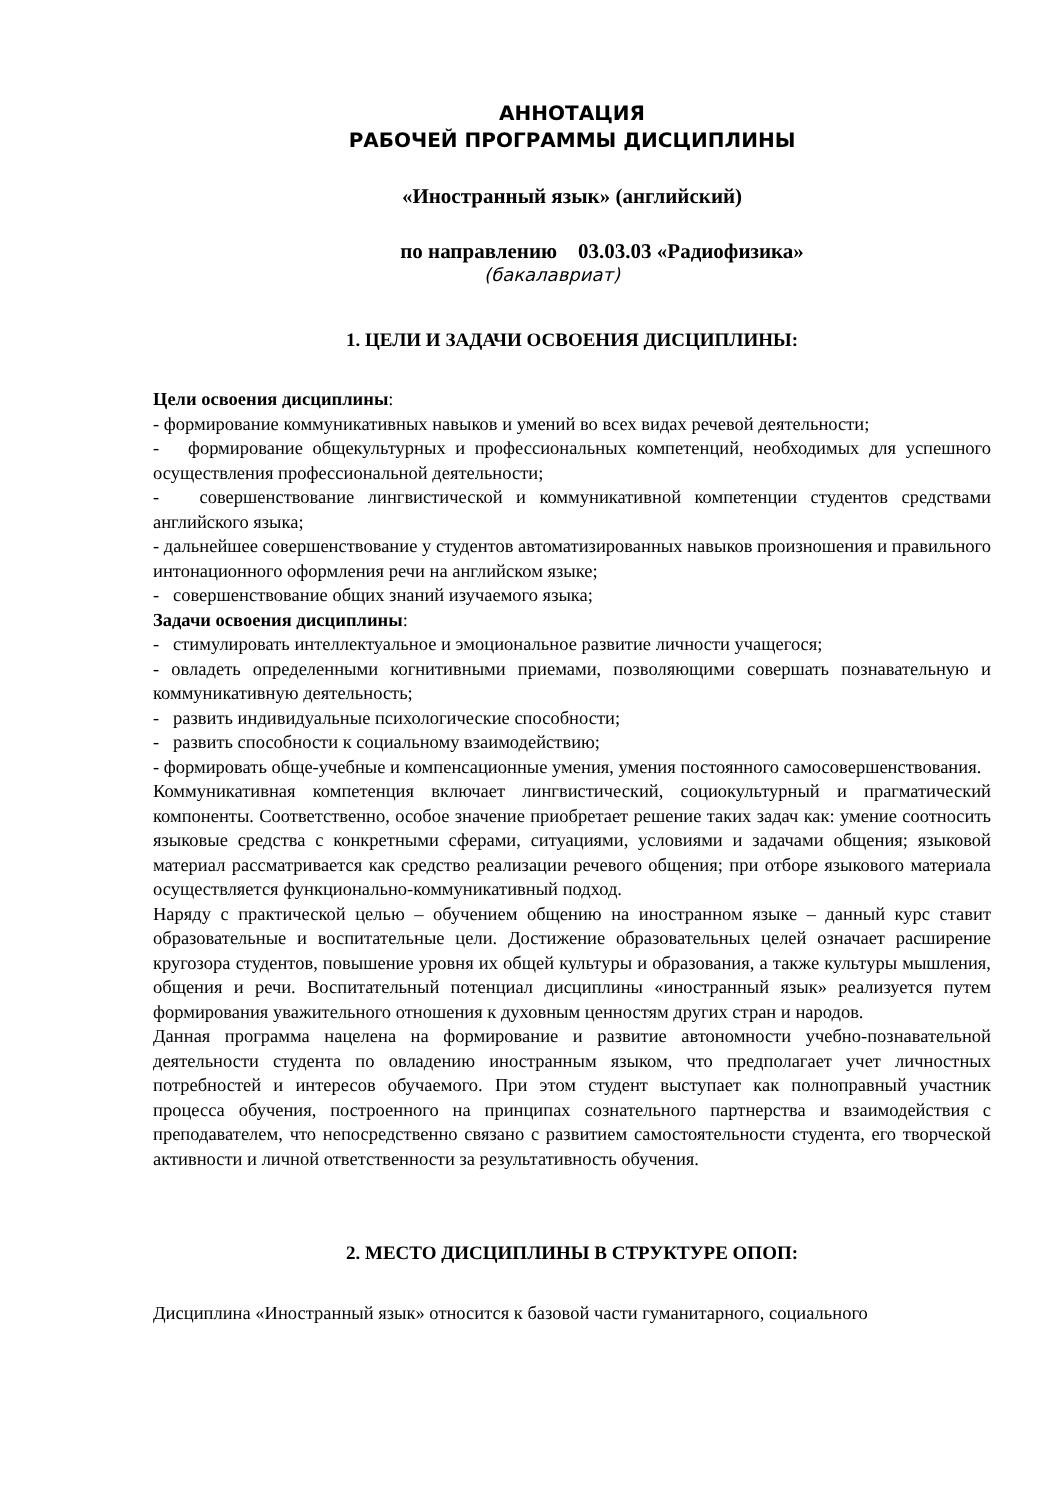АННОТАЦИЯ
РАБОЧЕЙ ПРОГРАММЫ ДИСЦИПЛИНЫ
«Иностранный язык» (английский)
по направлению 03.03.03 «Радиофизика»
(бакалавриат)
1. ЦЕЛИ И ЗАДАЧИ ОСВОЕНИЯ ДИСЦИПЛИНЫ:
Цели освоения дисциплины:
- формирование коммуникативных навыков и умений во всех видах речевой деятельности;
- формирование общекультурных и профессиональных компетенций, необходимых для успешного осуществления профессиональной деятельности;
- совершенствование лингвистической и коммуникативной компетенции студентов средствами английского языка;
- дальнейшее совершенствование у студентов автоматизированных навыков произношения и правильного интонационного оформления речи на английском языке;
- совершенствование общих знаний изучаемого языка;
Задачи освоения дисциплины:
- стимулировать интеллектуальное и эмоциональное развитие личности учащегося;
- овладеть определенными когнитивными приемами, позволяющими совершать познавательную и коммуникативную деятельность;
- развить индивидуальные психологические способности;
- развить способности к социальному взаимодействию;
- формировать обще-учебные и компенсационные умения, умения постоянного самосовершенствования.
Коммуникативная компетенция включает лингвистический, социокультурный и прагматический компоненты. Соответственно, особое значение приобретает решение таких задач как: умение соотносить языковые средства с конкретными сферами, ситуациями, условиями и задачами общения; языковой материал рассматривается как средство реализации речевого общения; при отборе языкового материала осуществляется функционально-коммуникативный подход.
Наряду с практической целью – обучением общению на иностранном языке – данный курс ставит образовательные и воспитательные цели. Достижение образовательных целей означает расширение кругозора студентов, повышение уровня их общей культуры и образования, а также культуры мышления, общения и речи. Воспитательный потенциал дисциплины «иностранный язык» реализуется путем формирования уважительного отношения к духовным ценностям других стран и народов.
Данная программа нацелена на формирование и развитие автономности учебно-познавательной деятельности студента по овладению иностранным языком, что предполагает учет личностных потребностей и интересов обучаемого. При этом студент выступает как полноправный участник процесса обучения, построенного на принципах сознательного партнерства и взаимодействия с преподавателем, что непосредственно связано с развитием самостоятельности студента, его творческой активности и личной ответственности за результативность обучения.
2. МЕСТО ДИСЦИПЛИНЫ В СТРУКТУРЕ ОПОП:
Дисциплина «Иностранный язык» относится к базовой части гуманитарного, социального